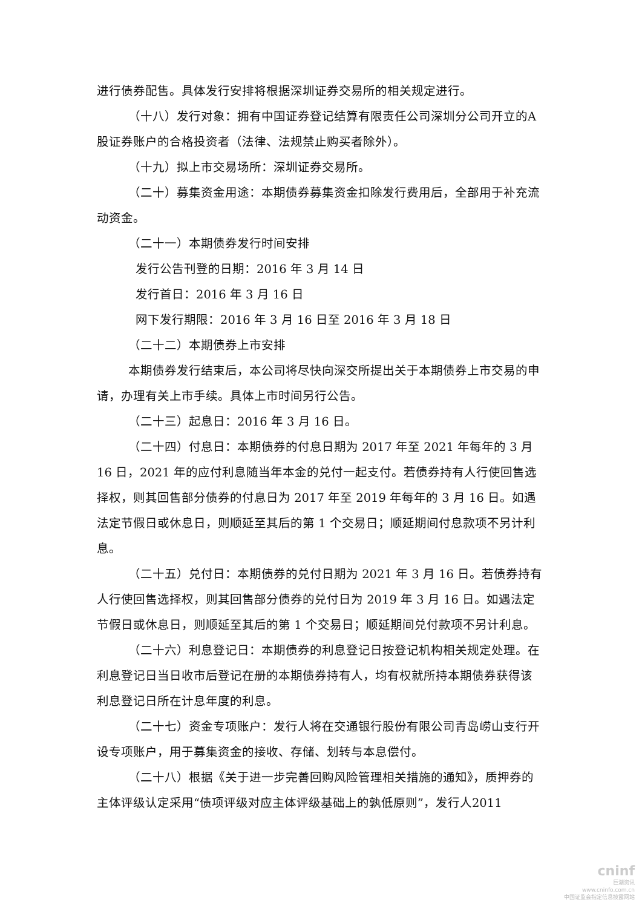进行债券配售。具体发行安排将根据深圳证券交易所的相关规定进行。
（十八）发行对象：拥有中国证券登记结算有限责任公司深圳分公司开立的A 股证券账户的合格投资者（法律、法规禁止购买者除外）。
（十九）拟上市交易场所：深圳证券交易所。
（二十）募集资金用途：本期债券募集资金扣除发行费用后，全部用于补充流动资金。
（二十一）本期债券发行时间安排
发行公告刊登的日期：2016 年 3 月 14 日
发行首日：2016 年 3 月 16 日
网下发行期限：2016 年 3 月 16 日至 2016 年 3 月 18 日
（二十二）本期债券上市安排
本期债券发行结束后，本公司将尽快向深交所提出关于本期债券上市交易的申请，办理有关上市手续。具体上市时间另行公告。
（二十三）起息日：2016 年 3 月 16 日。
（二十四）付息日：本期债券的付息日期为 2017 年至 2021 年每年的 3 月 16 日，2021 年的应付利息随当年本金的兑付一起支付。若债券持有人行使回售选择权，则其回售部分债券的付息日为 2017 年至 2019 年每年的 3 月 16 日。如遇法定节假日或休息日，则顺延至其后的第 1 个交易日；顺延期间付息款项不另计利息。
（二十五）兑付日：本期债券的兑付日期为 2021 年 3 月 16 日。若债券持有人行使回售选择权，则其回售部分债券的兑付日为 2019 年 3 月 16 日。如遇法定节假日或休息日，则顺延至其后的第 1 个交易日；顺延期间兑付款项不另计利息。
（二十六）利息登记日：本期债券的利息登记日按登记机构相关规定处理。在利息登记日当日收市后登记在册的本期债券持有人，均有权就所持本期债券获得该利息登记日所在计息年度的利息。
（二十七）资金专项账户：发行人将在交通银行股份有限公司青岛崂山支行开设专项账户，用于募集资金的接收、存储、划转与本息偿付。
（二十八）根据《关于进一步完善回购风险管理相关措施的通知》，质押券的主体评级认定采用“债项评级对应主体评级基础上的孰低原则”，发行人2011
cninf
巨潮资讯
www.cninfo.com.cn
中国证监会指定信息披露网站